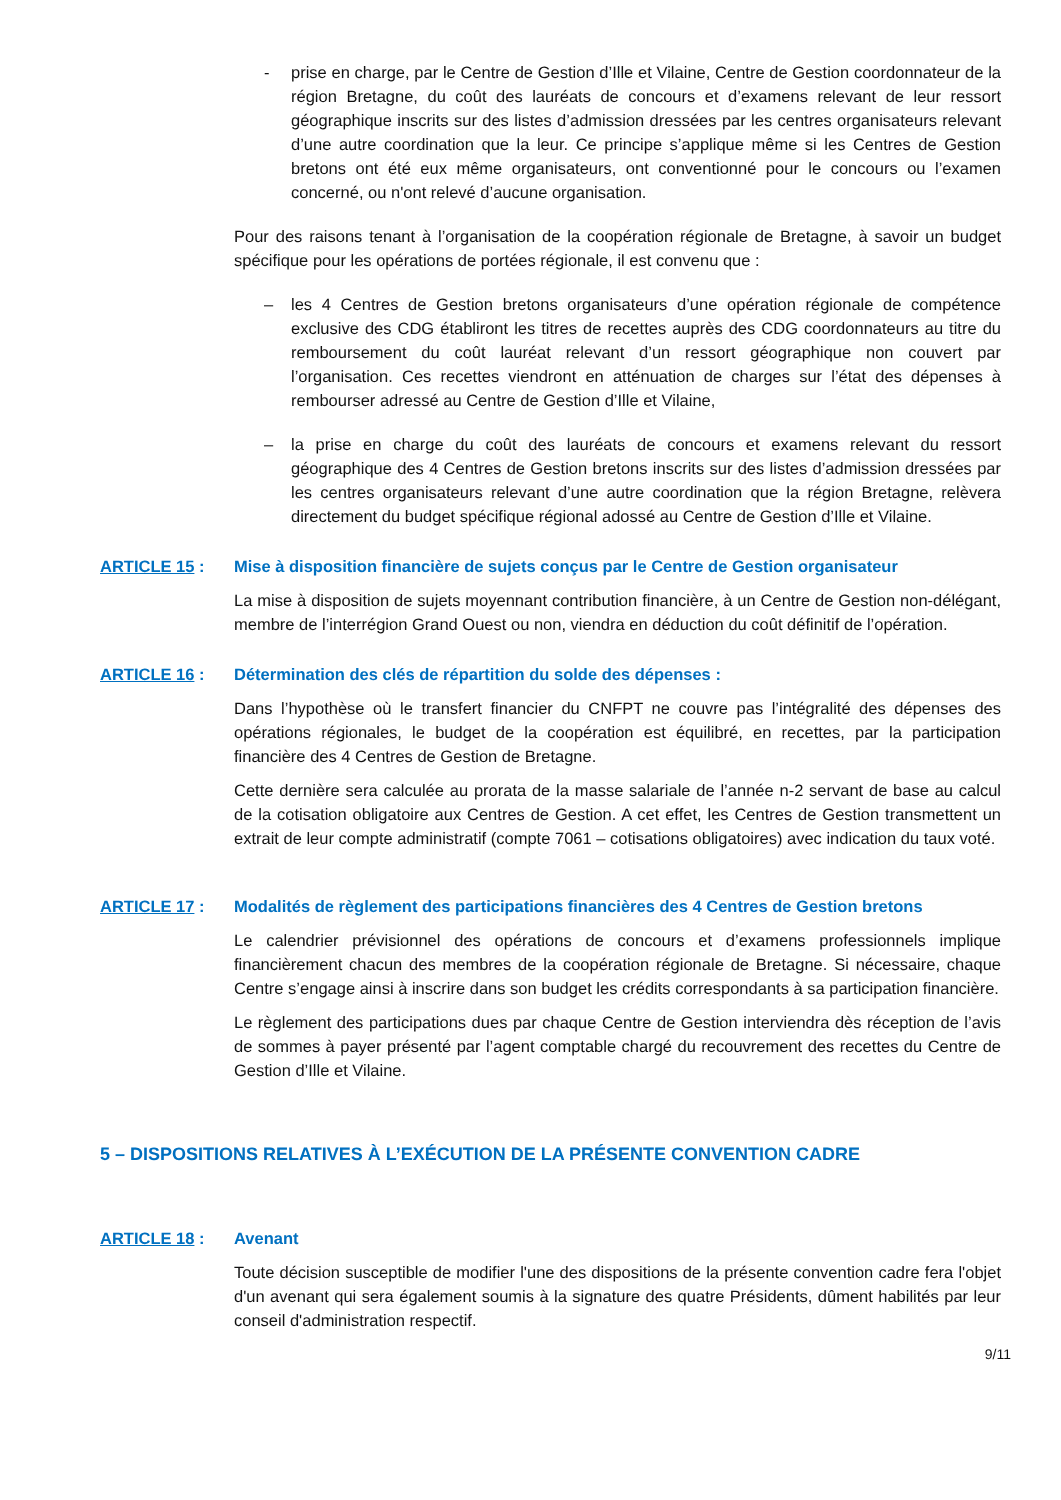- prise en charge, par le Centre de Gestion d’Ille et Vilaine, Centre de Gestion coordonnateur de la région Bretagne, du coût des lauréats de concours et d’examens relevant de leur ressort géographique inscrits sur des listes d’admission dressées par les centres organisateurs relevant d’une autre coordination que la leur. Ce principe s’applique même si les Centres de Gestion bretons ont été eux même organisateurs, ont conventionné pour le concours ou l’examen concerné, ou n'ont relevé d’aucune organisation.
Pour des raisons tenant à l’organisation de la coopération régionale de Bretagne, à savoir un budget spécifique pour les opérations de portées régionale, il est convenu que :
– les 4 Centres de Gestion bretons organisateurs d’une opération régionale de compétence exclusive des CDG établiront les titres de recettes auprès des CDG coordonnateurs au titre du remboursement du coût lauréat relevant d’un ressort géographique non couvert par l’organisation. Ces recettes viendront en atténuation de charges sur l’état des dépenses à rembourser adressé au Centre de Gestion d’Ille et Vilaine,
– la prise en charge du coût des lauréats de concours et examens relevant du ressort géographique des 4 Centres de Gestion bretons inscrits sur des listes d’admission dressées par les centres organisateurs relevant d’une autre coordination que la région Bretagne, relèvera directement du budget spécifique régional adossé au Centre de Gestion d’Ille et Vilaine.
ARTICLE 15 : Mise à disposition financière de sujets conçus par le Centre de Gestion organisateur
La mise à disposition de sujets moyennant contribution financière, à un Centre de Gestion non-délégant, membre de l’interrégion Grand Ouest ou non, viendra en déduction du coût définitif de l’opération.
ARTICLE 16 : Détermination des clés de répartition du solde des dépenses :
Dans l’hypothèse où le transfert financier du CNFPT ne couvre pas l’intégralité des dépenses des opérations régionales, le budget de la coopération est équilibré, en recettes, par la participation financière des 4 Centres de Gestion de Bretagne.
Cette dernière sera calculée au prorata de la masse salariale de l’année n-2 servant de base au calcul de la cotisation obligatoire aux Centres de Gestion. A cet effet, les Centres de Gestion transmettent un extrait de leur compte administratif (compte 7061 – cotisations obligatoires) avec indication du taux voté.
ARTICLE 17 : Modalités de règlement des participations financières des 4 Centres de Gestion bretons
Le calendrier prévisionnel des opérations de concours et d’examens professionnels implique financièrement chacun des membres de la coopération régionale de Bretagne. Si nécessaire, chaque Centre s’engage ainsi à inscrire dans son budget les crédits correspondants à sa participation financière.
Le règlement des participations dues par chaque Centre de Gestion interviendra dès réception de l’avis de sommes à payer présenté par l’agent comptable chargé du recouvrement des recettes du Centre de Gestion d’Ille et Vilaine.
5 – DISPOSITIONS RELATIVES À L’EXÉCUTION DE LA PRÉSENTE CONVENTION CADRE
ARTICLE 18 : Avenant
Toute décision susceptible de modifier l'une des dispositions de la présente convention cadre fera l'objet d'un avenant qui sera également soumis à la signature des quatre Présidents, dûment habilités par leur conseil d'administration respectif.
9/11